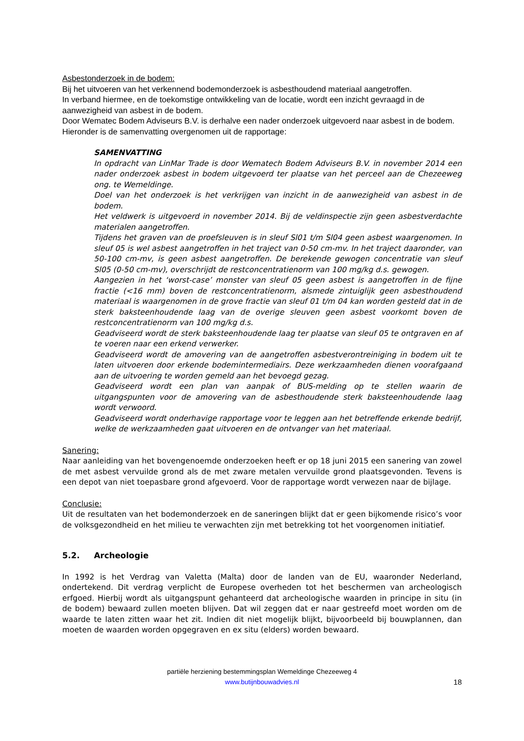Asbestonderzoek in de bodem:
Bij het uitvoeren van het verkennend bodemonderzoek is asbesthoudend materiaal aangetroffen.
In verband hiermee, en de toekomstige ontwikkeling van de locatie, wordt een inzicht gevraagd in de aanwezigheid van asbest in de bodem.
Door Wematec Bodem Adviseurs B.V. is derhalve een nader onderzoek uitgevoerd naar asbest in de bodem.
Hieronder is de samenvatting overgenomen uit de rapportage:
SAMENVATTING
In opdracht van LinMar Trade is door Wematech Bodem Adviseurs B.V. in november 2014 een nader onderzoek asbest in bodem uitgevoerd ter plaatse van het perceel aan de Chezeeweg ong. te Wemeldinge.
Doel van het onderzoek is het verkrijgen van inzicht in de aanwezigheid van asbest in de bodem.
Het veldwerk is uitgevoerd in november 2014. Bij de veldinspectie zijn geen asbestverdachte materialen aangetroffen.
Tijdens het graven van de proefsleuven is in sleuf Sl01 t/m Sl04 geen asbest waargenomen. In sleuf 05 is wel asbest aangetroffen in het traject van 0-50 cm-mv. In het traject daaronder, van 50-100 cm-mv, is geen asbest aangetroffen. De berekende gewogen concentratie van sleuf Sl05 (0-50 cm-mv), overschrijdt de restconcentratienorm van 100 mg/kg d.s. gewogen.
Aangezien in het ‘worst-case’ monster van sleuf 05 geen asbest is aangetroffen in de fijne fractie (<16 mm) boven de restconcentratienorm, alsmede zintuiglijk geen asbesthoudend materiaal is waargenomen in de grove fractie van sleuf 01 t/m 04 kan worden gesteld dat in de sterk baksteenhoudende laag van de overige sleuven geen asbest voorkomt boven de restconcentratienorm van 100 mg/kg d.s.
Geadviseerd wordt de sterk baksteenhoudende laag ter plaatse van sleuf 05 te ontgraven en af te voeren naar een erkend verwerker.
Geadviseerd wordt de amovering van de aangetroffen asbestverontreiniging in bodem uit te laten uitvoeren door erkende bodemintermediairs. Deze werkzaamheden dienen voorafgaand aan de uitvoering te worden gemeld aan het bevoegd gezag.
Geadviseerd wordt een plan van aanpak of BUS-melding op te stellen waarin de uitgangspunten voor de amovering van de asbesthoudende sterk baksteenhoudende laag wordt verwoord.
Geadviseerd wordt onderhavige rapportage voor te leggen aan het betreffende erkende bedrijf, welke de werkzaamheden gaat uitvoeren en de ontvanger van het materiaal.
Sanering:
Naar aanleiding van het bovengenoemde onderzoeken heeft er op 18 juni 2015 een sanering van zowel de met asbest vervuilde grond als de met zware metalen vervuilde grond plaatsgevonden. Tevens is een depot van niet toepasbare grond afgevoerd. Voor de rapportage wordt verwezen naar de bijlage.
Conclusie:
Uit de resultaten van het bodemonderzoek en de saneringen blijkt dat er geen bijkomende risico’s voor de volksgezondheid en het milieu te verwachten zijn met betrekking tot het voorgenomen initiatief.
5.2. Archeologie
In 1992 is het Verdrag van Valetta (Malta) door de landen van de EU, waaronder Nederland, ondertekend. Dit verdrag verplicht de Europese overheden tot het beschermen van archeologisch erfgoed. Hierbij wordt als uitgangspunt gehanteerd dat archeologische waarden in principe in situ (in de bodem) bewaard zullen moeten blijven. Dat wil zeggen dat er naar gestreefd moet worden om de waarde te laten zitten waar het zit. Indien dit niet mogelijk blijkt, bijvoorbeeld bij bouwplannen, dan moeten de waarden worden opgegraven en ex situ (elders) worden bewaard.
partiële herziening bestemmingsplan Wemeldinge Chezeeweg 4
www.butijnbouwadvies.nl
18